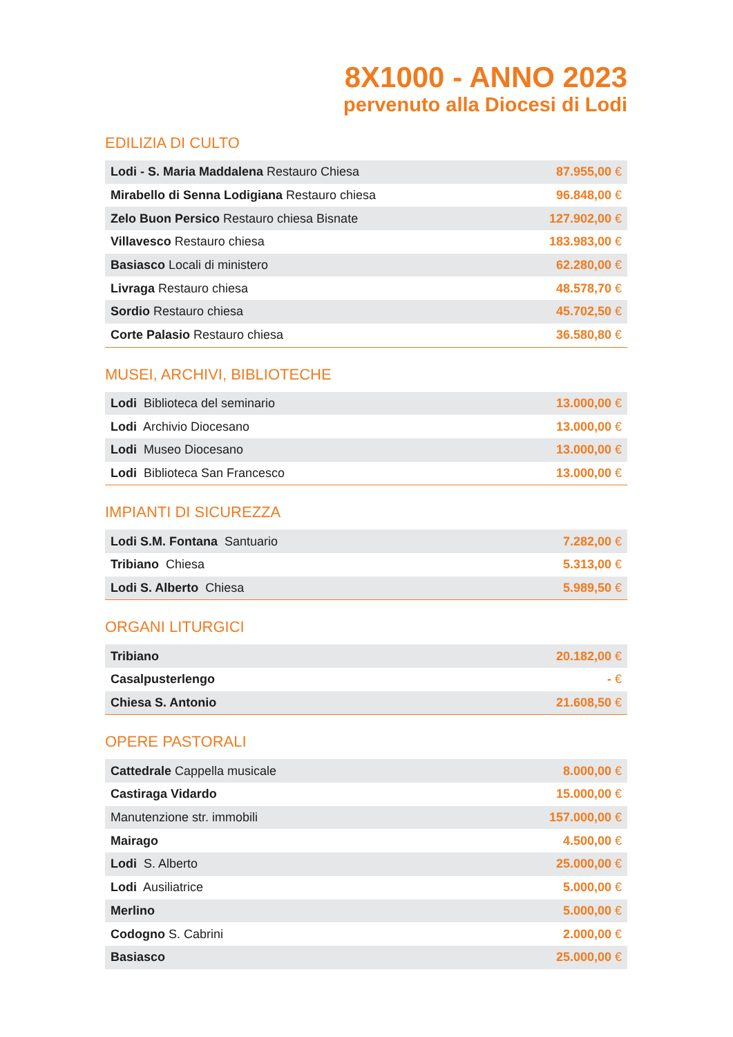8X1000 - ANNO 2023
pervenuto alla Diocesi di Lodi
EDILIZIA DI CULTO
| Lodi - S. Maria Maddalena Restauro Chiesa | 87.955,00 € |
| Mirabello di Senna Lodigiana Restauro chiesa | 96.848,00 € |
| Zelo Buon Persico Restauro chiesa Bisnate | 127.902,00 € |
| Villavesco Restauro chiesa | 183.983,00 € |
| Basiasco Locali di ministero | 62.280,00 € |
| Livraga Restauro chiesa | 48.578,70 € |
| Sordio Restauro chiesa | 45.702,50 € |
| Corte Palasio Restauro chiesa | 36.580,80 € |
MUSEI, ARCHIVI, BIBLIOTECHE
| Lodi Biblioteca del seminario | 13.000,00 € |
| Lodi Archivio Diocesano | 13.000,00 € |
| Lodi Museo Diocesano | 13.000,00 € |
| Lodi Biblioteca San Francesco | 13.000,00 € |
IMPIANTI DI SICUREZZA
| Lodi S.M. Fontana Santuario | 7.282,00 € |
| Tribiano Chiesa | 5.313,00 € |
| Lodi S. Alberto Chiesa | 5.989,50 € |
ORGANI LITURGICI
| Tribiano | 20.182,00 € |
| Casalpusterlengo | - € |
| Chiesa S. Antonio | 21.608,50 € |
OPERE PASTORALI
| Cattedrale Cappella musicale | 8.000,00 € |
| Castiraga Vidardo | 15.000,00 € |
| Manutenzione str. immobili | 157.000,00 € |
| Mairago | 4.500,00 € |
| Lodi S. Alberto | 25.000,00 € |
| Lodi Ausiliatrice | 5.000,00 € |
| Merlino | 5.000,00 € |
| Codogno S. Cabrini | 2.000,00 € |
| Basiasco | 25.000,00 € |